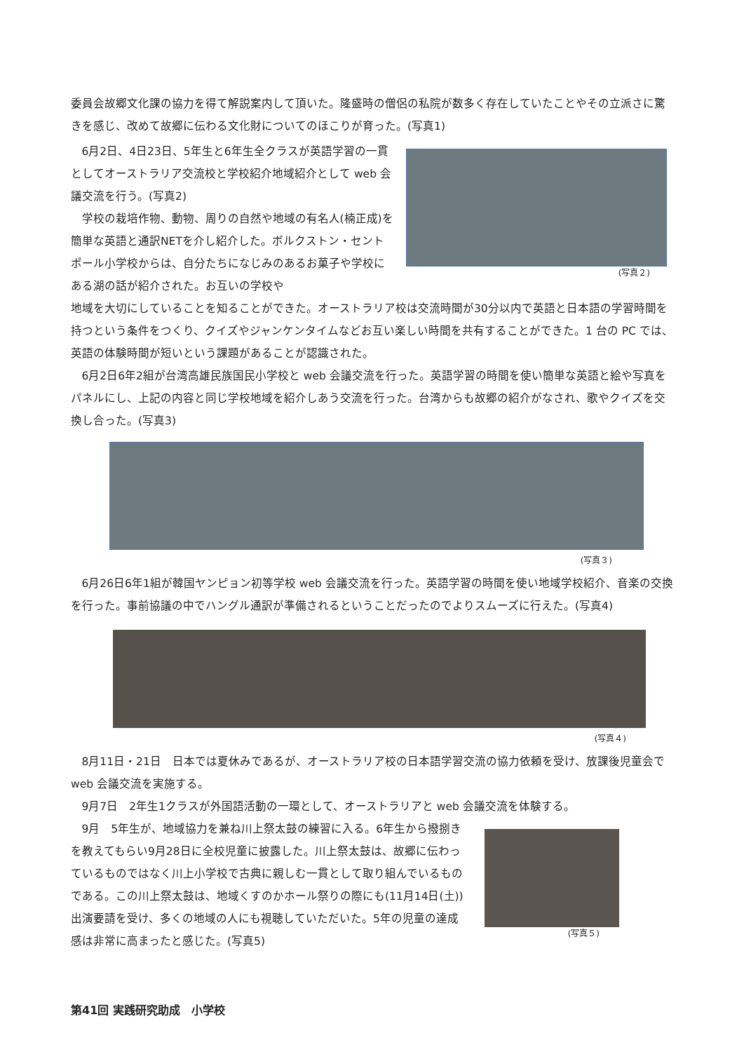委員会故郷文化課の協力を得て解説案内して頂いた。隆盛時の僧侶の私院が数多く存在していたことやその立派さに驚きを感じ、改めて故郷に伝わる文化財についてのほこりが育った。(写真1)
6月2日、4日23日、5年生と6年生全クラスが英語学習の一貫としてオーストラリア交流校と学校紹介地域紹介として web 会議交流を行う。(写真2)
学校の栽培作物、動物、周りの自然や地域の有名人(楠正成)を簡単な英語と通訳NETを介し紹介した。ボルクストン・セントポール小学校からは、自分たちになじみのあるお菓子や学校にある湖の話が紹介された。お互いの学校や
(写真２)
地域を大切にしていることを知ることができた。オーストラリア校は交流時間が30分以内で英語と日本語の学習時間を持つという条件をつくり、クイズやジャンケンタイムなどお互い楽しい時間を共有することができた。1 台の PC では、英語の体験時間が短いという課題があることが認識された。
6月2日6年2組が台湾高雄民族国民小学校と web 会議交流を行った。英語学習の時間を使い簡単な英語と絵や写真をパネルにし、上記の内容と同じ学校地域を紹介しあう交流を行った。台湾からも故郷の紹介がなされ、歌やクイズを交換し合った。(写真3)
(写真３)
6月26日6年1組が韓国ヤンピョン初等学校 web 会議交流を行った。英語学習の時間を使い地域学校紹介、音楽の交換を行った。事前協議の中でハングル通訳が準備されるということだったのでよりスムーズに行えた。(写真4)
(写真４)
8月11日・21日　日本では夏休みであるが、オーストラリア校の日本語学習交流の協力依頼を受け、放課後児童会で web 会議交流を実施する。
9月7日　2年生1クラスが外国語活動の一環として、オーストラリアと web 会議交流を体験する。
9月　5年生が、地域協力を兼ね川上祭太鼓の練習に入る。6年生から撥捌きを教えてもらい9月28日に全校児童に披露した。川上祭太鼓は、故郷に伝わっているものではなく川上小学校で古典に親しむ一貫として取り組んでいるものである。この川上祭太鼓は、地域くすのかホール祭りの際にも(11月14日(土))出演要請を受け、多くの地域の人にも視聴していただいた。5年の児童の達成感は非常に高まったと感じた。(写真5)
(写真５)
第41回 実践研究助成　小学校